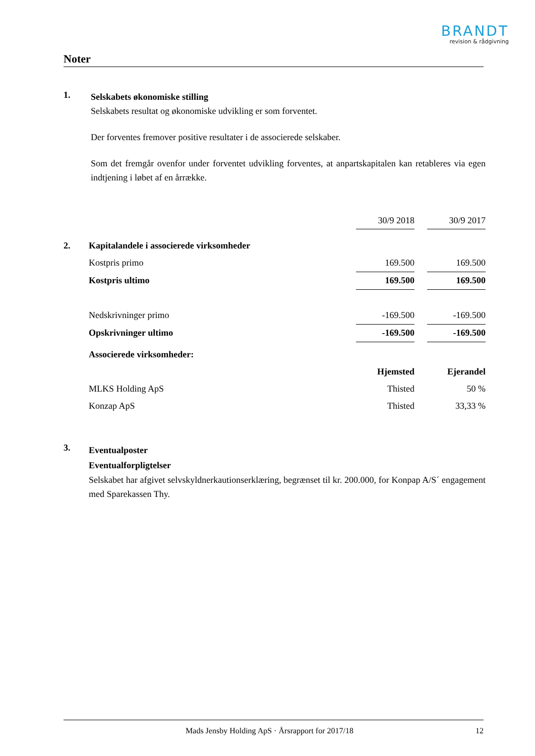BRANDT
revision & rådgivning
Noter
1.
Selskabets økonomiske stilling
Selskabets resultat og økonomiske udvikling er som forventet.
Der forventes fremover positive resultater i de associerede selskaber.
Som det fremgår ovenfor under forventet udvikling forventes, at anpartskapitalen kan retableres via egen indtjening i løbet af en årrække.
| | | 30/9 2018 | | 30/9 2017 |
| 2. | Kapitalandele i associerede virksomheder | | | |
| | Kostpris primo | 169.500 | | 169.500 |
| | Kostpris ultimo | 169.500 | | 169.500 |
| | Nedskrivninger primo | -169.500 | | -169.500 |
| | Opskrivninger ultimo | -169.500 | | -169.500 |
| | Associerede virksomheder: | | | |
| | | Hjemsted | | Ejerandel |
| | MLKS Holding ApS | Thisted | | 50 % |
| | Konzap ApS | Thisted | | 33,33 % |
3.
Eventualposter
Eventualforpligtelser
Selskabet har afgivet selvskyldnerkautionserklæring, begrænset til kr. 200.000, for Konpap A/S´ engagement med Sparekassen Thy.
Mads Jensby Holding ApS · Årsrapport for 2017/18 12